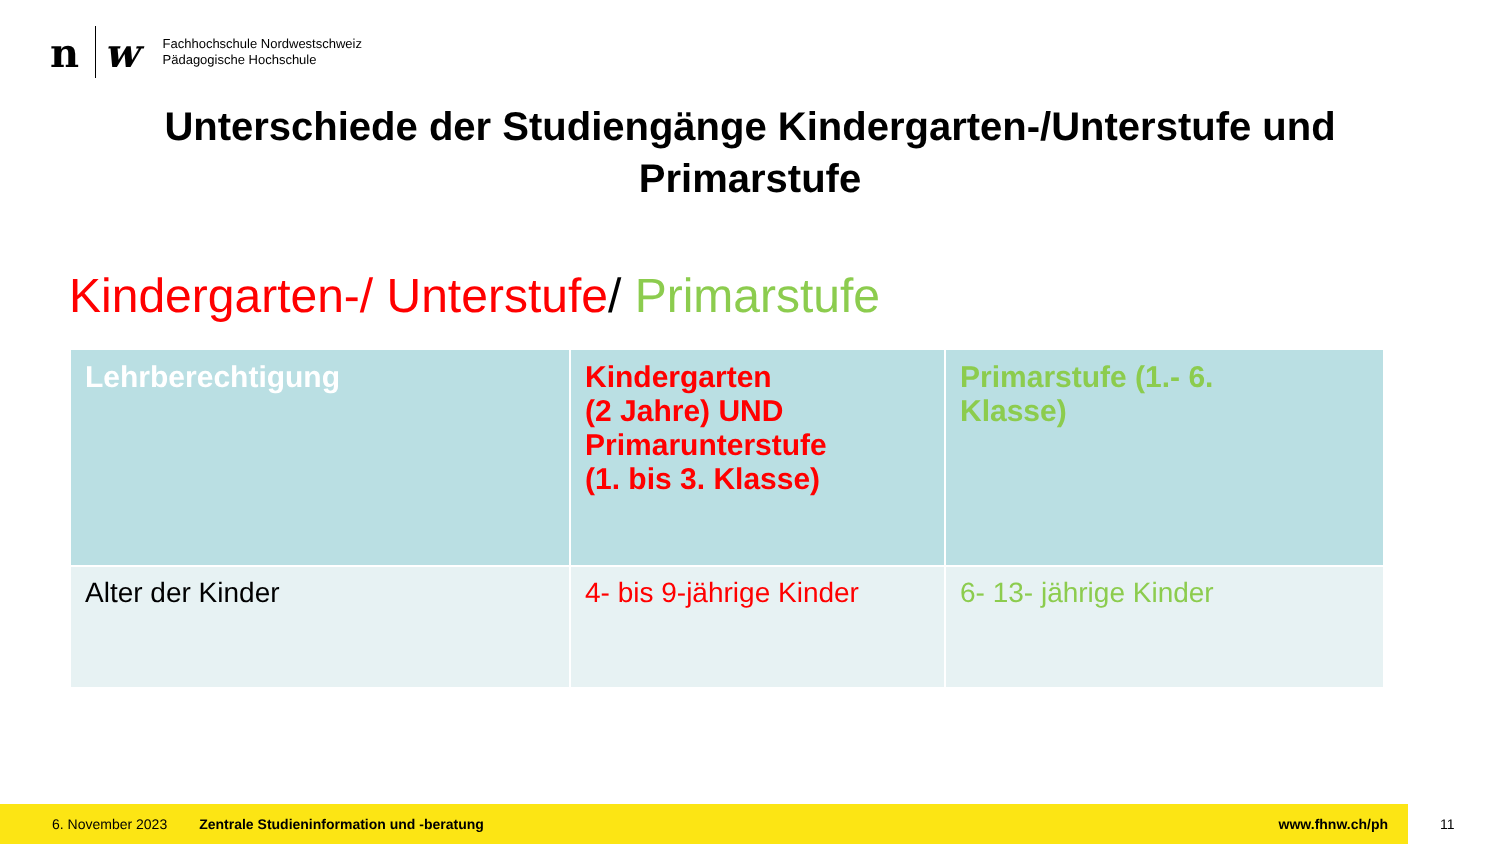n w
Fachhochschule Nordwestschweiz
Pädagogische Hochschule
Unterschiede der Studiengänge Kindergarten-/Unterstufe und
Primarstufe
Kindergarten-/ Unterstufe/ Primarstufe
| Lehrberechtigung | Kindergarten (2 Jahre) UND Primarunterstufe (1. bis 3. Klasse) | Primarstufe (1.- 6. Klasse) |
| --- | --- | --- |
| Alter der Kinder | 4- bis 9-jährige Kinder | 6- 13- jährige Kinder |
6. November 2023 Zentrale Studieninformation und -beratung www.fhnw.ch/ph
11